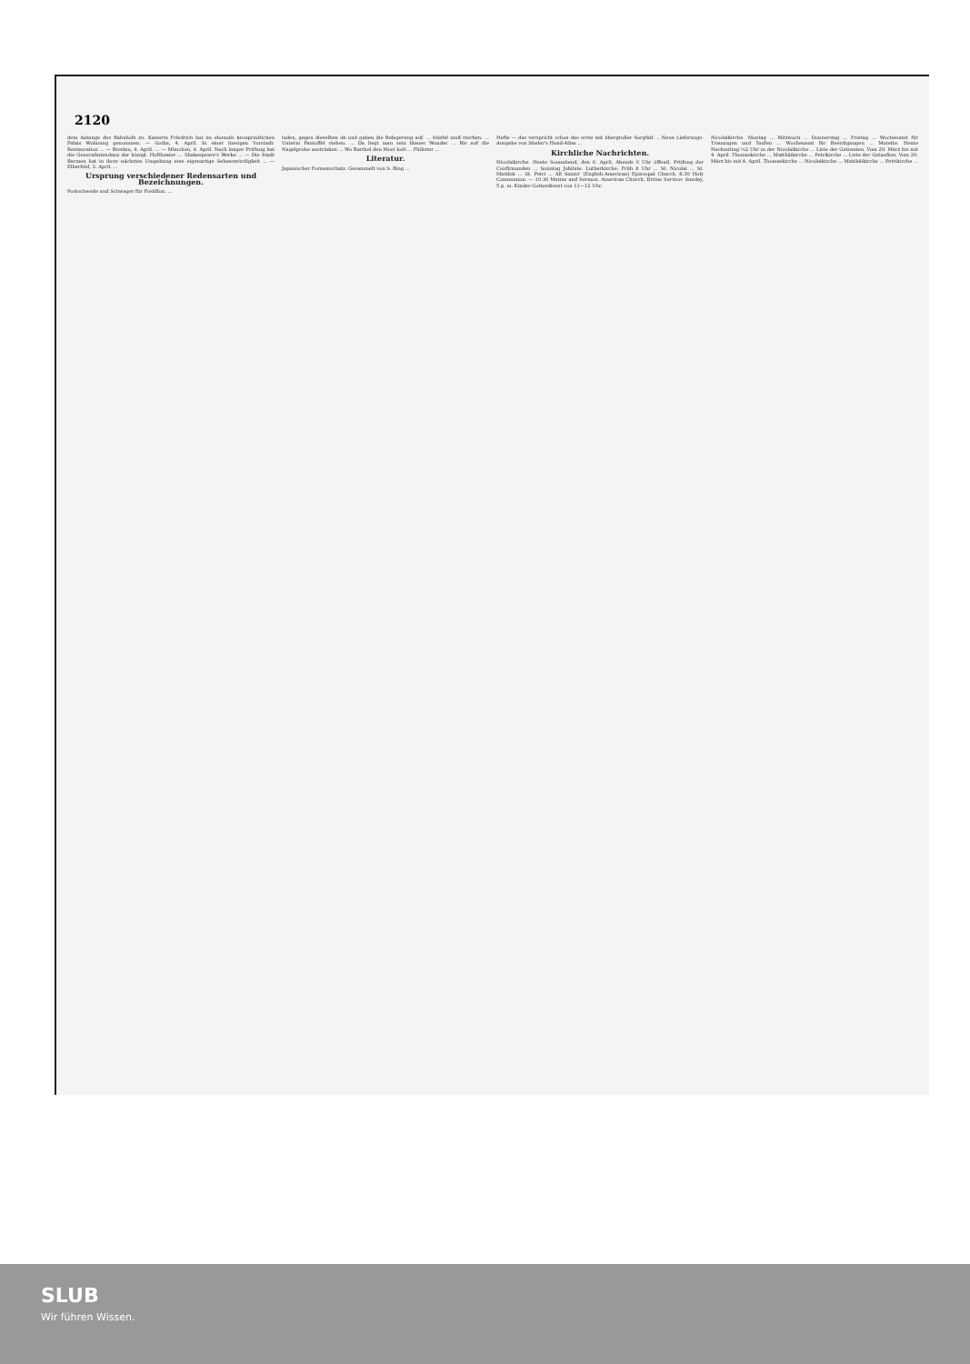2120
dem Antange des Bahnhofs zu. Kaiserin Friedrich hat im ehemals kronprinzlichen Palais Wohnung genommen. — Gotha, 4. April. In einer hiesigen Vorstadt-Restauration ... — Breslau, 4. April. ... — München, 4. April. Nach langer Prüfung hat die Generalintendanz der königl. Hoftheater ... Shakespeare's Werke ... — Die Stadt Barmen hat in ihrer nächsten Umgebung eine eigenartige Sehenswürdigkeit ... — Elberfeld, 3. April. ...
Ursprung verschiedener Redensarten und Bezeichnungen.
Postschwede und Schwager für Postillon. ...
laden, gegen dieselben ab und gaben die Belagerung auf. ... Stiefel muß sterben. ... Unterm Pantoffel stehen. ... Da liegt man sein blaues Wunder ... Bis auf die Nagelprobe austrinken ... Wo Barthel den Most holt ... Philister ...
Literatur.
Japanischer Formenschatz. Gesammelt von S. Bing ...
Hefte — das verspricht schon das erste mit übergroßer Sorgfalt ... Neue Lieferungs-Ausgabe von Stieler's Hand-Atlas ...
Kirchliche Nachrichten.
Nicolaikirche. Heute Sonnabend, den 6. April, Abends 6 Uhr öffentl. Prüfung der Confirmanden ... Sonntag Jubilate. Lutherkirche: Früh 8 Uhr ... St. Nicolai ... St. Matthäi ... St. Petri ... All Saints' (English-American) Episcopal Church. 8.30 Holy Communion. — 10.30 Matins and Sermon. American Church. Divine Service: Sunday, 5 p. m. Kinder-Gottesdienst von 11—12 Uhr.
Nicolaikirche. Montag ... Mittwoch ... Donnerstag ... Freitag ... Wochenamt für Trauungen und Taufen ... Wochenamt für Beerdigungen ... Motette. Heute Nachmittag ½2 Uhr in der Nicolaikirche ... Liste der Getrauten. Vom 29. März bis mit 4. April. Thomaskirche ... Matthäikirche ... Petrikirche ... Liste der Getauften. Vom 29. März bis mit 4. April. Thomaskirche ... Nicolaikirche ... Matthäikirche ... Petrikirche ...
SLUB
Wir führen Wissen.